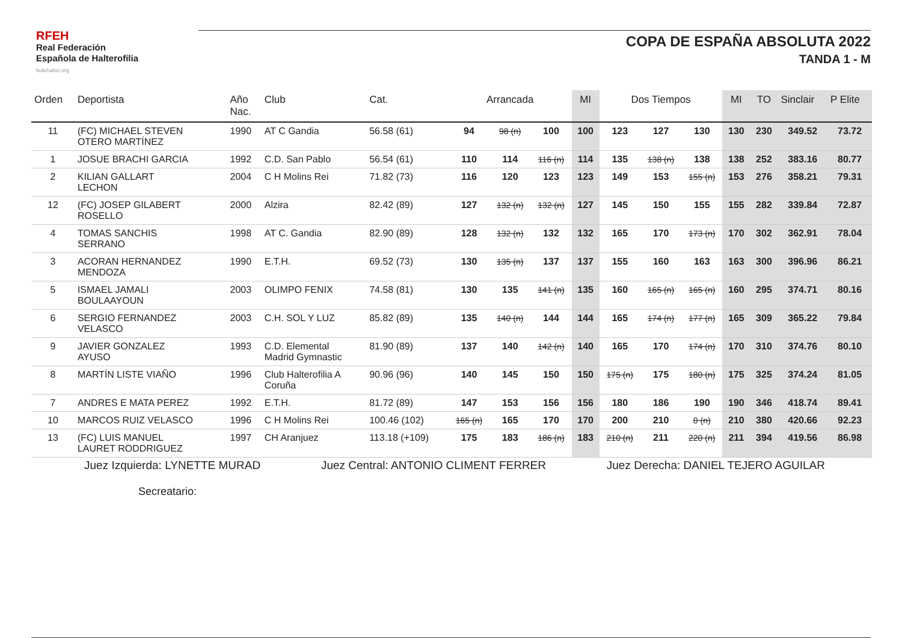RFEH
Real Federación
Española de Halterofilia
fedehalter.org
COPA DE ESPAÑA ABSOLUTA 2022
TANDA 1 - M
| Orden | Deportista | Año Nac. | Club | Cat. | Arrancada | | | MI | Dos Tiempos | | | MI | TO | Sinclair | P Elite |
| --- | --- | --- | --- | --- | --- | --- | --- | --- | --- | --- | --- | --- | --- | --- | --- |
| 11 | (FC) MICHAEL STEVEN OTERO MARTÍNEZ | 1990 | AT C Gandia | 56.58 (61) | 94 | 98 (n) | 100 | 100 | 123 | 127 | 130 | 130 | 230 | 349.52 | 73.72 |
| 1 | JOSUE BRACHI GARCIA | 1992 | C.D. San Pablo | 56.54 (61) | 110 | 114 | 116 (n) | 114 | 135 | 138 (n) | 138 | 138 | 252 | 383.16 | 80.77 |
| 2 | KILIAN GALLART LECHON | 2004 | C H Molins Rei | 71.82 (73) | 116 | 120 | 123 | 123 | 149 | 153 | 155 (n) | 153 | 276 | 358.21 | 79.31 |
| 12 | (FC) JOSEP GILABERT ROSELLO | 2000 | Alzira | 82.42 (89) | 127 | 132 (n) | 132 (n) | 127 | 145 | 150 | 155 | 155 | 282 | 339.84 | 72.87 |
| 4 | TOMAS SANCHIS SERRANO | 1998 | AT C. Gandia | 82.90 (89) | 128 | 132 (n) | 132 | 132 | 165 | 170 | 173 (n) | 170 | 302 | 362.91 | 78.04 |
| 3 | ACORAN HERNANDEZ MENDOZA | 1990 | E.T.H. | 69.52 (73) | 130 | 135 (n) | 137 | 137 | 155 | 160 | 163 | 163 | 300 | 396.96 | 86.21 |
| 5 | ISMAEL JAMALI BOULAAYOUN | 2003 | OLIMPO FENIX | 74.58 (81) | 130 | 135 | 141 (n) | 135 | 160 | 165 (n) | 165 (n) | 160 | 295 | 374.71 | 80.16 |
| 6 | SERGIO FERNANDEZ VELASCO | 2003 | C.H. SOL Y LUZ | 85.82 (89) | 135 | 140 (n) | 144 | 144 | 165 | 174 (n) | 177 (n) | 165 | 309 | 365.22 | 79.84 |
| 9 | JAVIER GONZALEZ AYUSO | 1993 | C.D. Elemental Madrid Gymnastic | 81.90 (89) | 137 | 140 | 142 (n) | 140 | 165 | 170 | 174 (n) | 170 | 310 | 374.76 | 80.10 |
| 8 | MARTÍN LISTE VIAÑO | 1996 | Club Halterofilia A Coruña | 90.96 (96) | 140 | 145 | 150 | 150 | 175 (n) | 175 | 180 (n) | 175 | 325 | 374.24 | 81.05 |
| 7 | ANDRES E MATA PEREZ | 1992 | E.T.H. | 81.72 (89) | 147 | 153 | 156 | 156 | 180 | 186 | 190 | 190 | 346 | 418.74 | 89.41 |
| 10 | MARCOS RUIZ VELASCO | 1996 | C H Molins Rei | 100.46 (102) | 165 (n) | 165 | 170 | 170 | 200 | 210 | 0 (n) | 210 | 380 | 420.66 | 92.23 |
| 13 | (FC) LUIS MANUEL LAURET RODDRIGUEZ | 1997 | CH Aranjuez | 113.18 (+109) | 175 | 183 | 186 (n) | 183 | 210 (n) | 211 | 220 (n) | 211 | 394 | 419.56 | 86.98 |
Juez Izquierda: LYNETTE MURAD Juez Central: ANTONIO CLIMENT FERRER Juez Derecha: DANIEL TEJERO AGUILAR
Secreatario: